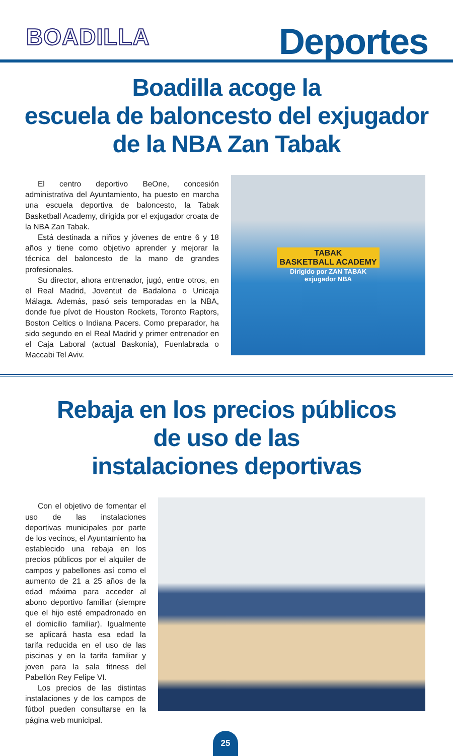BOADILLA
Deportes
Boadilla acoge la
escuela de baloncesto del exjugador
de la NBA Zan Tabak
El centro deportivo BeOne, concesión administrativa del Ayuntamiento, ha puesto en marcha una escuela deportiva de baloncesto, la Tabak Basketball Academy, dirigida por el exjugador croata de la NBA Zan Tabak.
Está destinada a niños y jóvenes de entre 6 y 18 años y tiene como objetivo aprender y mejorar la técnica del baloncesto de la mano de grandes profesionales.
Su director, ahora entrenador, jugó, entre otros, en el Real Madrid, Joventut de Badalona o Unicaja Málaga. Además, pasó seis temporadas en la NBA, donde fue pívot de Houston Rockets, Toronto Raptors, Boston Celtics o Indiana Pacers. Como preparador, ha sido segundo en el Real Madrid y primer entrenador en el Caja Laboral (actual Baskonia), Fuenlabrada o Maccabi Tel Aviv.
TABAK
BASKETBALL ACADEMY
Dirigido por ZAN TABAK
exjugador NBA
Rebaja en los precios públicos
de uso de las
instalaciones deportivas
Con el objetivo de fomentar el uso de las instalaciones deportivas municipales por parte de los vecinos, el Ayuntamiento ha establecido una rebaja en los precios públicos por el alquiler de campos y pabellones así como el aumento de 21 a 25 años de la edad máxima para acceder al abono deportivo familiar (siempre que el hijo esté empadronado en el domicilio familiar). Igualmente se aplicará hasta esa edad la tarifa reducida en el uso de las piscinas y en la tarifa familiar y joven para la sala fitness del Pabellón Rey Felipe VI.
Los precios de las distintas instalaciones y de los campos de fútbol pueden consultarse en la página web municipal.
25